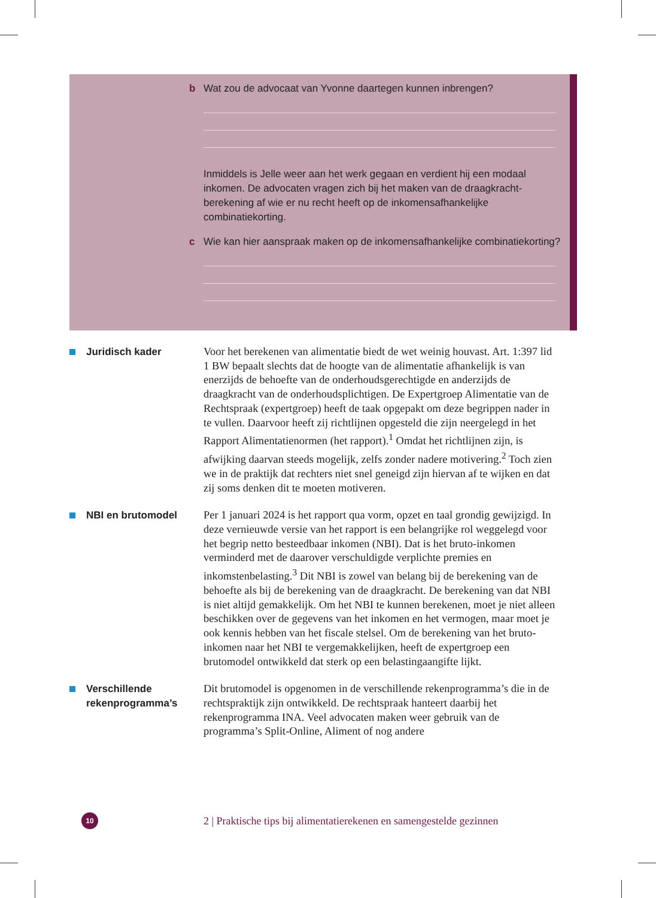b Wat zou de advocaat van Yvonne daartegen kunnen inbrengen?
Inmiddels is Jelle weer aan het werk gegaan en verdient hij een modaal inkomen. De advocaten vragen zich bij het maken van de draagkracht­berekening af wie er nu recht heeft op de inkomensafhankelijke combinatiekorting.
c Wie kan hier aanspraak maken op de inkomensafhankelijke combinatiekorting?
Juridisch kader
Voor het berekenen van alimentatie biedt de wet weinig houvast. Art. 1:397 lid 1 BW bepaalt slechts dat de hoogte van de alimentatie afhankelijk is van enerzijds de behoefte van de onderhouds­gerechtigde en anderzijds de draagkracht van de onderhouds­plichtigen. De Expertgroep Alimentatie van de Rechtspraak (expert­groep) heeft de taak opgepakt om deze begrippen nader in te vullen. Daarvoor heeft zij richtlijnen opgesteld die zijn neergelegd in het Rapport Alimentatienormen (het rapport).<sup>1</sup> Omdat het richtlijnen zijn, is afwijking daarvan steeds mogelijk, zelfs zonder nadere moti­vering.<sup>2</sup> Toch zien we in de praktijk dat rechters niet snel geneigd zijn hiervan af te wijken en dat zij soms denken dit te moeten motiveren.
NBI en brutomodel
Per 1 januari 2024 is het rapport qua vorm, opzet en taal grondig gewijzigd. In deze vernieuwde versie van het rapport is een belangrijke rol weggelegd voor het begrip netto besteedbaar inkomen (NBI). Dat is het bruto-inkomen verminderd met de daarover verschuldigde verplichte premies en inkomstenbelasting.<sup>3</sup> Dit NBI is zowel van belang bij de berekening van de behoefte als bij de berekening van de draagkracht. De berekening van dat NBI is niet altijd gemakkelijk. Om het NBI te kunnen berekenen, moet je niet alleen beschikken over de gegevens van het inkomen en het vermogen, maar moet je ook kennis hebben van het fiscale stelsel. Om de berekening van het bruto-inkomen naar het NBI te vergemakkelijken, heeft de expertgroep een brutomodel ontwikkeld dat sterk op een belastingaangifte lijkt.
Verschillende rekenprogramma’s
Dit brutomodel is opgenomen in de verschillende rekenprogramma’s die in de rechtspraktijk zijn ontwikkeld. De rechtspraak hanteert daarbij het rekenprogramma INA. Veel advocaten maken weer gebruik van de programma’s Split-Online, Aliment of nog andere
10
2 | Praktische tips bij alimentatierekenen en samengestelde gezinnen